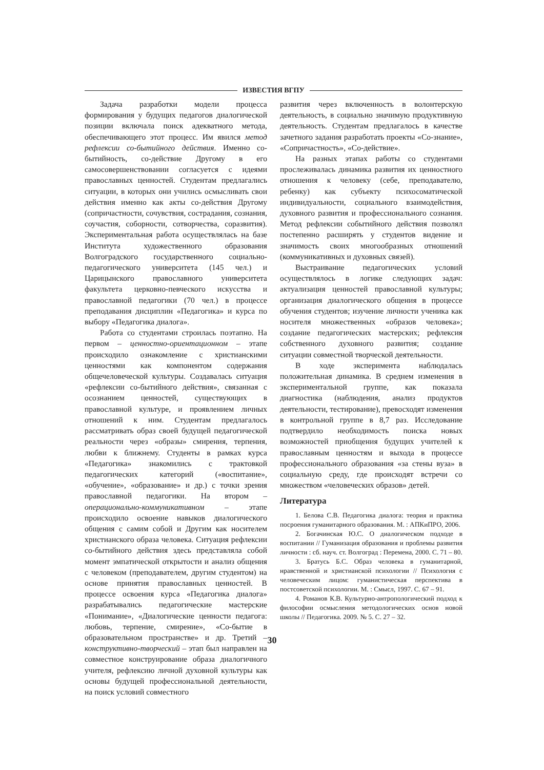ИЗВЕСТИЯ ВГПУ
Задача разработки модели процесса формирования у будущих педагогов диалогической позиции включала поиск адекватного метода, обеспечивающего этот процесс. Им явился метод рефлексии со-бытийного действия. Именно со-бытийность, со-действие Другому в его самосовершенствовании согласуется с идеями православных ценностей. Студентам предлагались ситуации, в которых они учились осмысливать свои действия именно как акты со-действия Другому (сопричастности, сочувствия, сострадания, сознания, соучастия, соборности, сотворчества, соразвития). Экспериментальная работа осуществлялась на базе Института художественного образования Волгоградского государственного социально-педагогического университета (145 чел.) и Царицынского православного университета факультета церковно-певческого искусства и православной педагогики (70 чел.) в процессе преподавания дисциплин «Педагогика» и курса по выбору «Педагогика диалога».
Работа со студентами строилась поэтапно. На первом – ценностно-ориентационном – этапе происходило ознакомление с христианскими ценностями как компонентом содержания общечеловеческой культуры. Создавалась ситуация «рефлексии со-бытийного действия», связанная с осознанием ценностей, существующих в православной культуре, и проявлением личных отношений к ним. Студентам предлагалось рассматривать образ своей будущей педагогической реальности через «образы» смирения, терпения, любви к ближнему. Студенты в рамках курса «Педагогика» знакомились с трактовкой педагогических категорий («воспитание», «обучение», «образование» и др.) с точки зрения православной педагогики. На втором – операционально-коммуникативном – этапе происходило освоение навыков диалогического общения с самим собой и Другим как носителем христианского образа человека. Ситуация рефлексии со-бытийного действия здесь представляла собой момент эмпатической открытости и анализ общения с человеком (преподавателем, другим студентом) на основе принятия православных ценностей. В процессе освоения курса «Педагогика диалога» разрабатывались педагогические мастерские «Понимание», «Диалогические ценности педагога: любовь, терпение, смирение», «Со-бытие в образовательном пространстве» и др. Третий – конструктивно-творческий – этап был направлен на совместное конструирование образа диалогичного учителя, рефлексию личной духовной культуры как основы будущей профессиональной деятельности, на поиск условий совместного
развития через включенность в волонтерскую деятельность, в социально значимую продуктивную деятельность. Студентам предлагалось в качестве зачетного задания разработать проекты «Со-знание», «Сопричастность», «Со-действие».
На разных этапах работы со студентами прослеживалась динамика развития их ценностного отношения к человеку (себе, преподавателю, ребенку) как субъекту психосоматической индивидуальности, социального взаимодействия, духовного развития и профессионального сознания. Метод рефлексии событийного действия позволял постепенно расширять у студентов видение и значимость своих многообразных отношений (коммуникативных и духовных связей).
Выстраивание педагогических условий осуществлялось в логике следующих задач: актуализация ценностей православной культуры; организация диалогического общения в процессе обучения студентов; изучение личности ученика как носителя множественных «образов человека»; создание педагогических мастерских; рефлексия собственного духовного развития; создание ситуации совместной творческой деятельности.
В ходе эксперимента наблюдалась положительная динамика. В среднем изменения в экспериментальной группе, как показала диагностика (наблюдения, анализ продуктов деятельности, тестирование), превосходят изменения в контрольной группе в 8,7 раз. Исследование подтвердило необходимость поиска новых возможностей приобщения будущих учителей к православным ценностям и выхода в процессе профессионального образования «за стены вуза» в социальную среду, где происходят встречи со множеством «человеческих образов» детей.
Литература
1. Белова С.В. Педагогика диалога: теория и практика посроения гуманитарного образования. М. : АПКиПРО, 2006.
2. Богачинская Ю.С. О диалогическом подходе в воспитании // Гуманизация образования и проблемы развития личности : сб. науч. ст. Волгоград : Перемена, 2000. С. 71 – 80.
3. Братусь Б.С. Образ человека в гуманитарной, нравственной и христианской психологии // Психология с человеческим лицом: гуманистическая перспектива в постсоветской психологии. М. : Смысл, 1997. С. 67 – 91.
4. Романов К.В. Культурно-антропологический подход к философии осмысления методологических основ новой школы // Педагогика. 2009. № 5. С. 27 – 32.
30